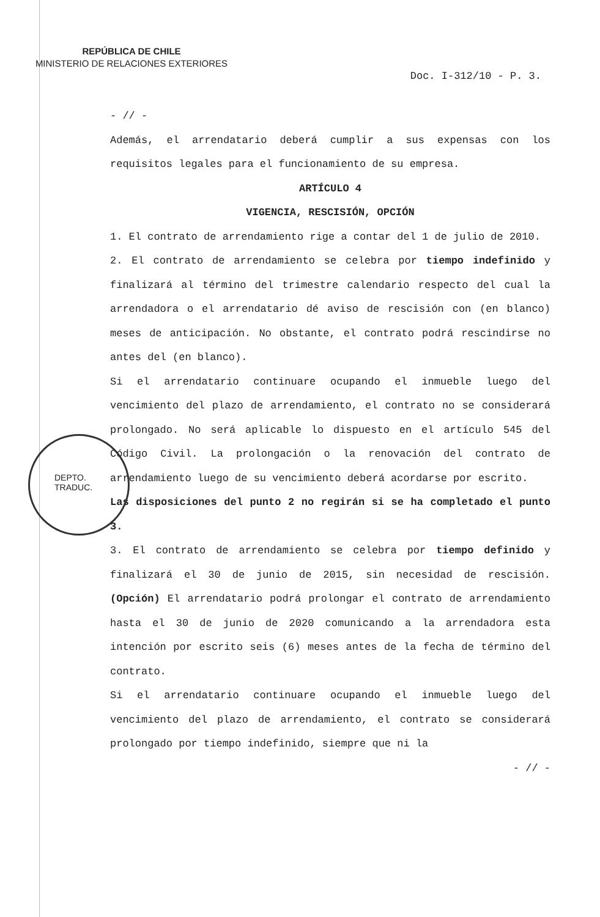REPÚBLICA DE CHILE
MINISTERIO DE RELACIONES EXTERIORES
Doc. I-312/10 - P. 3.
- // -
Además, el arrendatario deberá cumplir a sus expensas con los requisitos legales para el funcionamiento de su empresa.
ARTÍCULO 4
VIGENCIA, RESCISIÓN, OPCIÓN
1. El contrato de arrendamiento rige a contar del 1 de julio de 2010.
2. El contrato de arrendamiento se celebra por tiempo indefinido y finalizará al término del trimestre calendario respecto del cual la arrendadora o el arrendatario dé aviso de rescisión con (en blanco) meses de anticipación. No obstante, el contrato podrá rescindirse no antes del (en blanco).
Si el arrendatario continuare ocupando el inmueble luego del vencimiento del plazo de arrendamiento, el contrato no se considerará prolongado. No será aplicable lo dispuesto en el artículo 545 del Código Civil. La prolongación o la renovación del contrato de arrendamiento luego de su vencimiento deberá acordarse por escrito.
Las disposiciones del punto 2 no regirán si se ha completado el punto 3.
3. El contrato de arrendamiento se celebra por tiempo definido y finalizará el 30 de junio de 2015, sin necesidad de rescisión. (Opción) El arrendatario podrá prolongar el contrato de arrendamiento hasta el 30 de junio de 2020 comunicando a la arrendadora esta intención por escrito seis (6) meses antes de la fecha de término del contrato.
Si el arrendatario continuare ocupando el inmueble luego del vencimiento del plazo de arrendamiento, el contrato se considerará prolongado por tiempo indefinido, siempre que ni la
- // -
DEPTO.
TRADUC.